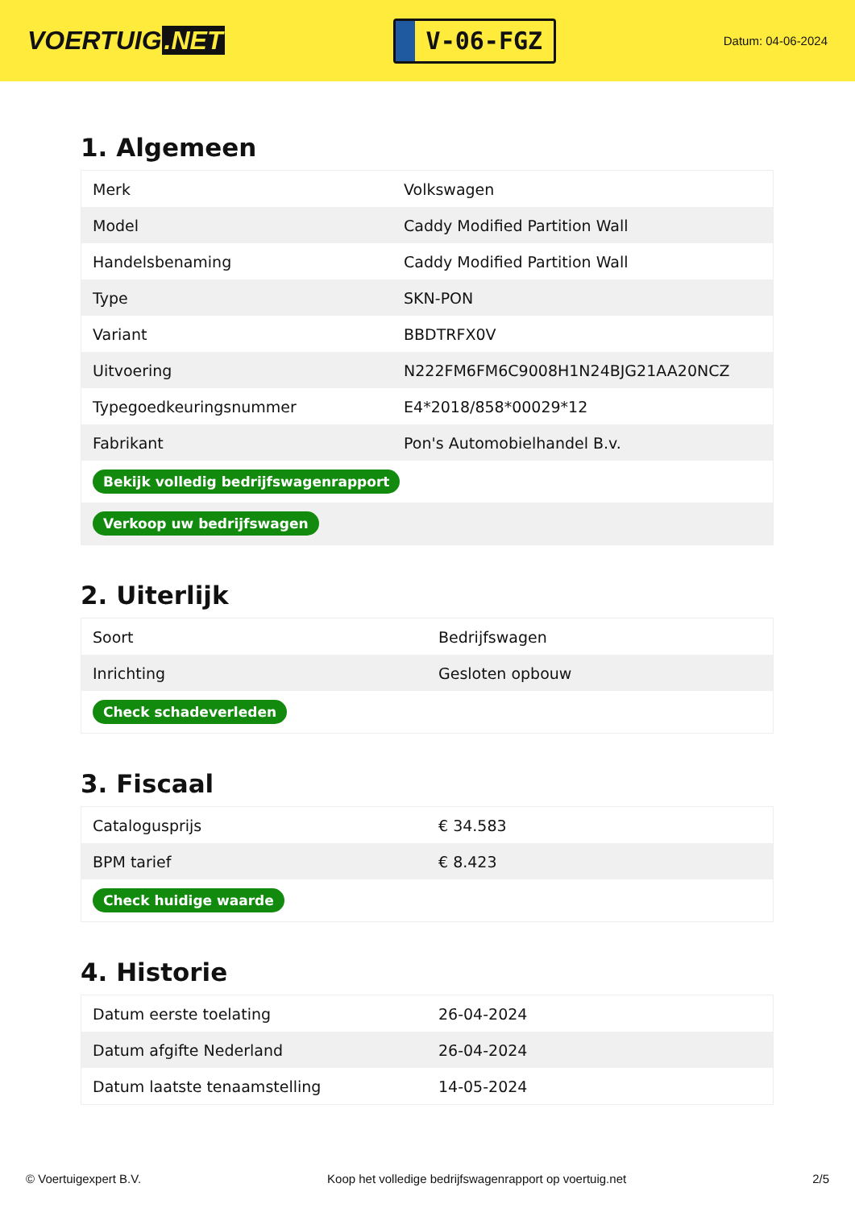VOERTUIG.NET
V-06-FGZ
Datum: 04-06-2024
1. Algemeen
| Merk | Volkswagen |
| Model | Caddy Modified Partition Wall |
| Handelsbenaming | Caddy Modified Partition Wall |
| Type | SKN-PON |
| Variant | BBDTRFX0V |
| Uitvoering | N222FM6FM6C9008H1N24BJG21AA20NCZ |
| Typegoedkeuringsnummer | E4*2018/858*00029*12 |
| Fabrikant | Pon's Automobielhandel B.v. |
| Bekijk volledig bedrijfswagenrapport | |
| Verkoop uw bedrijfswagen | |
2. Uiterlijk
| Soort | Bedrijfswagen |
| Inrichting | Gesloten opbouw |
| Check schadeverleden | |
3. Fiscaal
| Catalogusprijs | € 34.583 |
| BPM tarief | € 8.423 |
| Check huidige waarde | |
4. Historie
| Datum eerste toelating | 26-04-2024 |
| Datum afgifte Nederland | 26-04-2024 |
| Datum laatste tenaamstelling | 14-05-2024 |
© Voertuigexpert B.V. Koop het volledige bedrijfswagenrapport op voertuig.net 2/5